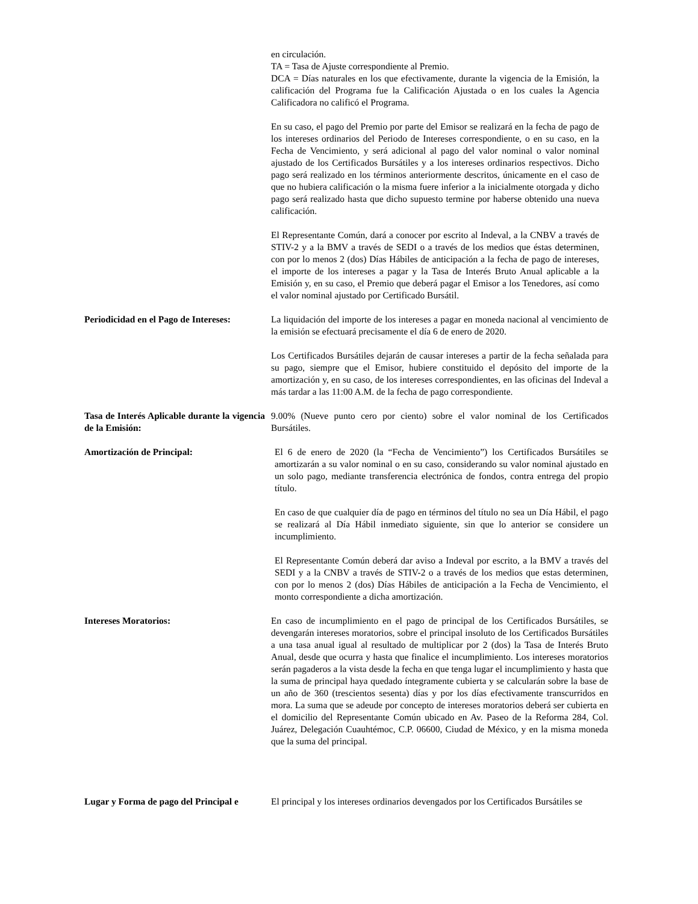en circulación.
TA = Tasa de Ajuste correspondiente al Premio.
DCA = Días naturales en los que efectivamente, durante la vigencia de la Emisión, la calificación del Programa fue la Calificación Ajustada o en los cuales la Agencia Calificadora no calificó el Programa.
En su caso, el pago del Premio por parte del Emisor se realizará en la fecha de pago de los intereses ordinarios del Periodo de Intereses correspondiente, o en su caso, en la Fecha de Vencimiento, y será adicional al pago del valor nominal o valor nominal ajustado de los Certificados Bursátiles y a los intereses ordinarios respectivos. Dicho pago será realizado en los términos anteriormente descritos, únicamente en el caso de que no hubiera calificación o la misma fuere inferior a la inicialmente otorgada y dicho pago será realizado hasta que dicho supuesto termine por haberse obtenido una nueva calificación.
El Representante Común, dará a conocer por escrito al Indeval, a la CNBV a través de STIV-2 y a la BMV a través de SEDI o a través de los medios que éstas determinen, con por lo menos 2 (dos) Días Hábiles de anticipación a la fecha de pago de intereses, el importe de los intereses a pagar y la Tasa de Interés Bruto Anual aplicable a la Emisión y, en su caso, el Premio que deberá pagar el Emisor a los Tenedores, así como el valor nominal ajustado por Certificado Bursátil.
Periodicidad en el Pago de Intereses:
La liquidación del importe de los intereses a pagar en moneda nacional al vencimiento de la emisión se efectuará precisamente el día 6 de enero de 2020.
Los Certificados Bursátiles dejarán de causar intereses a partir de la fecha señalada para su pago, siempre que el Emisor, hubiere constituido el depósito del importe de la amortización y, en su caso, de los intereses correspondientes, en las oficinas del Indeval a más tardar a las 11:00 A.M. de la fecha de pago correspondiente.
Tasa de Interés Aplicable durante la vigencia de la Emisión:
9.00% (Nueve punto cero por ciento) sobre el valor nominal de los Certificados Bursátiles.
Amortización de Principal: El 6 de enero de 2020 (la “Fecha de Vencimiento”) los Certificados Bursátiles se amortizarán a su valor nominal o en su caso, considerando su valor nominal ajustado en un solo pago, mediante transferencia electrónica de fondos, contra entrega del propio título.
En caso de que cualquier día de pago en términos del título no sea un Día Hábil, el pago se realizará al Día Hábil inmediato siguiente, sin que lo anterior se considere un incumplimiento.
El Representante Común deberá dar aviso a Indeval por escrito, a la BMV a través del SEDI y a la CNBV a través de STIV-2 o a través de los medios que estas determinen, con por lo menos 2 (dos) Días Hábiles de anticipación a la Fecha de Vencimiento, el monto correspondiente a dicha amortización.
Intereses Moratorios: En caso de incumplimiento en el pago de principal de los Certificados Bursátiles, se devengarán intereses moratorios, sobre el principal insoluto de los Certificados Bursátiles a una tasa anual igual al resultado de multiplicar por 2 (dos) la Tasa de Interés Bruto Anual, desde que ocurra y hasta que finalice el incumplimiento. Los intereses moratorios serán pagaderos a la vista desde la fecha en que tenga lugar el incumplimiento y hasta que la suma de principal haya quedado íntegramente cubierta y se calcularán sobre la base de un año de 360 (trescientos sesenta) días y por los días efectivamente transcurridos en mora. La suma que se adeude por concepto de intereses moratorios deberá ser cubierta en el domicilio del Representante Común ubicado en Av. Paseo de la Reforma 284, Col. Juárez, Delegación Cuauhtémoc, C.P. 06600, Ciudad de México, y en la misma moneda que la suma del principal.
Lugar y Forma de pago del Principal e
El principal y los intereses ordinarios devengados por los Certificados Bursátiles se